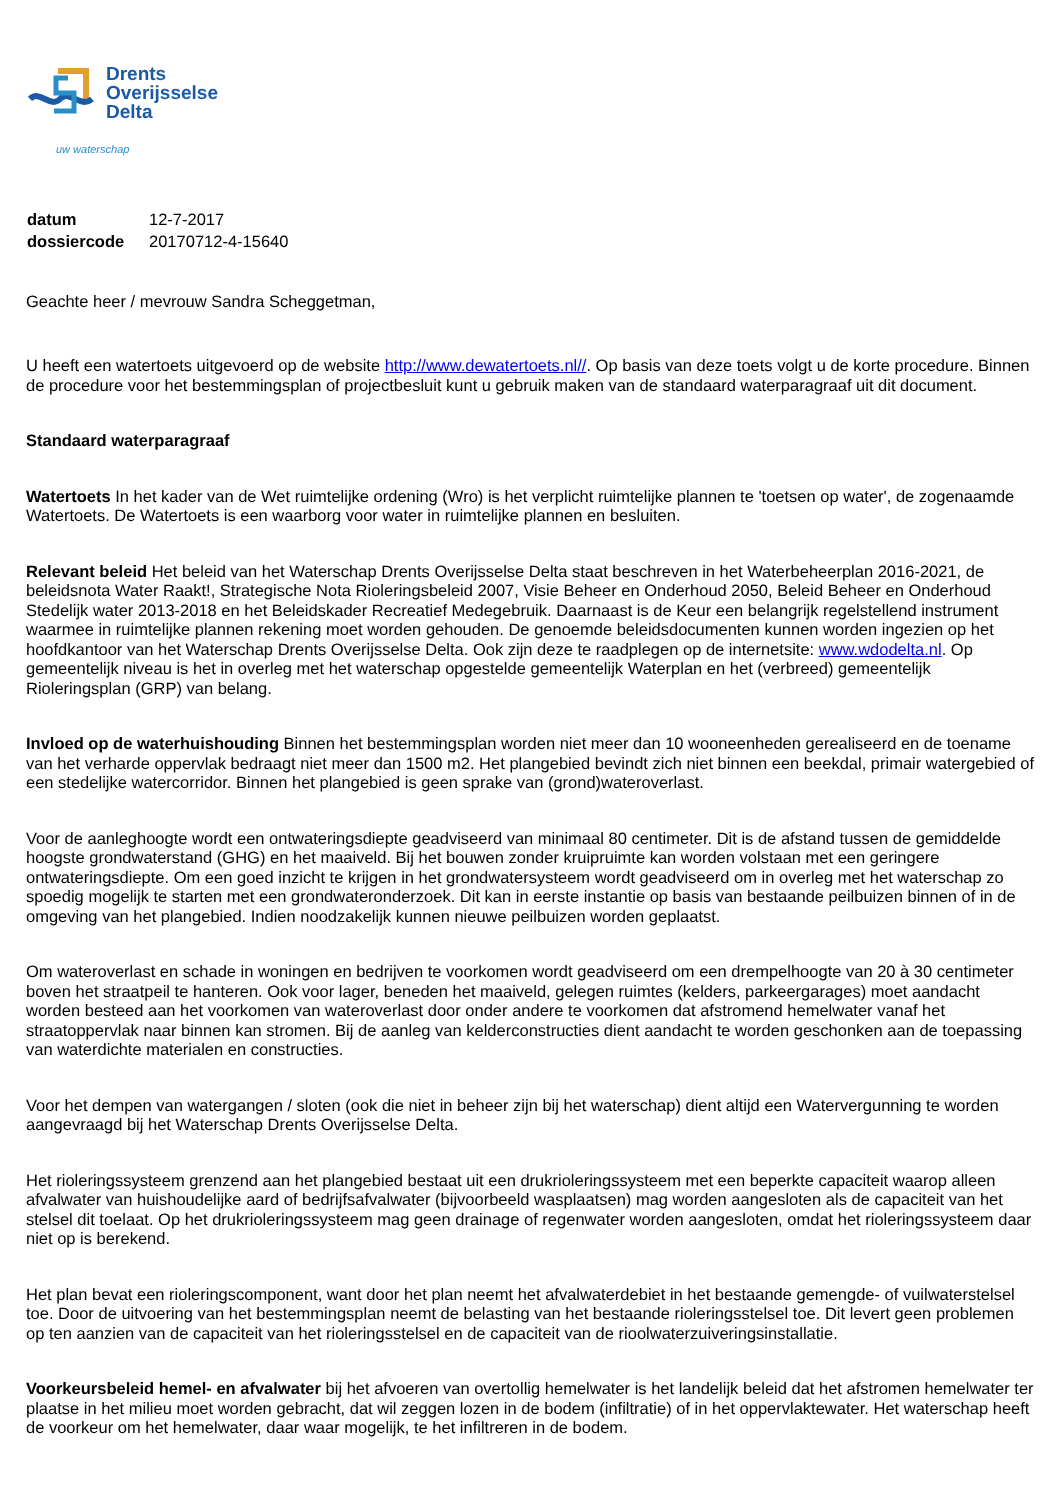Drents
Overijsselse
Delta
uw waterschap
| datum | 12-7-2017 |
| dossiercode | 20170712-4-15640 |
Geachte heer / mevrouw Sandra Scheggetman,
U heeft een watertoets uitgevoerd op de website http://www.dewatertoets.nl//. Op basis van deze toets volgt u de korte procedure. Binnen de procedure voor het bestemmingsplan of projectbesluit kunt u gebruik maken van de standaard waterparagraaf uit dit document.
Standaard waterparagraaf
Watertoets In het kader van de Wet ruimtelijke ordening (Wro) is het verplicht ruimtelijke plannen te 'toetsen op water', de zogenaamde Watertoets. De Watertoets is een waarborg voor water in ruimtelijke plannen en besluiten.
Relevant beleid Het beleid van het Waterschap Drents Overijsselse Delta staat beschreven in het Waterbeheerplan 2016-2021, de beleidsnota Water Raakt!, Strategische Nota Rioleringsbeleid 2007, Visie Beheer en Onderhoud 2050, Beleid Beheer en Onderhoud Stedelijk water 2013-2018 en het Beleidskader Recreatief Medegebruik. Daarnaast is de Keur een belangrijk regelstellend instrument waarmee in ruimtelijke plannen rekening moet worden gehouden. De genoemde beleidsdocumenten kunnen worden ingezien op het hoofdkantoor van het Waterschap Drents Overijsselse Delta. Ook zijn deze te raadplegen op de internetsite: www.wdodelta.nl. Op gemeentelijk niveau is het in overleg met het waterschap opgestelde gemeentelijk Waterplan en het (verbreed) gemeentelijk Rioleringsplan (GRP) van belang.
Invloed op de waterhuishouding Binnen het bestemmingsplan worden niet meer dan 10 wooneenheden gerealiseerd en de toename van het verharde oppervlak bedraagt niet meer dan 1500 m2. Het plangebied bevindt zich niet binnen een beekdal, primair watergebied of een stedelijke watercorridor. Binnen het plangebied is geen sprake van (grond)wateroverlast.
Voor de aanleghoogte wordt een ontwateringsdiepte geadviseerd van minimaal 80 centimeter. Dit is de afstand tussen de gemiddelde hoogste grondwaterstand (GHG) en het maaiveld. Bij het bouwen zonder kruipruimte kan worden volstaan met een geringere ontwateringsdiepte. Om een goed inzicht te krijgen in het grondwatersysteem wordt geadviseerd om in overleg met het waterschap zo spoedig mogelijk te starten met een grondwateronderzoek. Dit kan in eerste instantie op basis van bestaande peilbuizen binnen of in de omgeving van het plangebied. Indien noodzakelijk kunnen nieuwe peilbuizen worden geplaatst.
Om wateroverlast en schade in woningen en bedrijven te voorkomen wordt geadviseerd om een drempelhoogte van 20 à 30 centimeter boven het straatpeil te hanteren. Ook voor lager, beneden het maaiveld, gelegen ruimtes (kelders, parkeergarages) moet aandacht worden besteed aan het voorkomen van wateroverlast door onder andere te voorkomen dat afstromend hemelwater vanaf het straatoppervlak naar binnen kan stromen. Bij de aanleg van kelderconstructies dient aandacht te worden geschonken aan de toepassing van waterdichte materialen en constructies.
Voor het dempen van watergangen / sloten (ook die niet in beheer zijn bij het waterschap) dient altijd een Watervergunning te worden aangevraagd bij het Waterschap Drents Overijsselse Delta.
Het rioleringssysteem grenzend aan het plangebied bestaat uit een drukrioleringssysteem met een beperkte capaciteit waarop alleen afvalwater van huishoudelijke aard of bedrijfsafvalwater (bijvoorbeeld wasplaatsen) mag worden aangesloten als de capaciteit van het stelsel dit toelaat. Op het drukrioleringssysteem mag geen drainage of regenwater worden aangesloten, omdat het rioleringssysteem daar niet op is berekend.
Het plan bevat een rioleringscomponent, want door het plan neemt het afvalwaterdebiet in het bestaande gemengde- of vuilwaterstelsel toe. Door de uitvoering van het bestemmingsplan neemt de belasting van het bestaande rioleringsstelsel toe. Dit levert geen problemen op ten aanzien van de capaciteit van het rioleringsstelsel en de capaciteit van de rioolwaterzuiveringsinstallatie.
Voorkeursbeleid hemel- en afvalwater bij het afvoeren van overtollig hemelwater is het landelijk beleid dat het afstromen hemelwater ter plaatse in het milieu moet worden gebracht, dat wil zeggen lozen in de bodem (infiltratie) of in het oppervlaktewater. Het waterschap heeft de voorkeur om het hemelwater, daar waar mogelijk, te het infiltreren in de bodem.